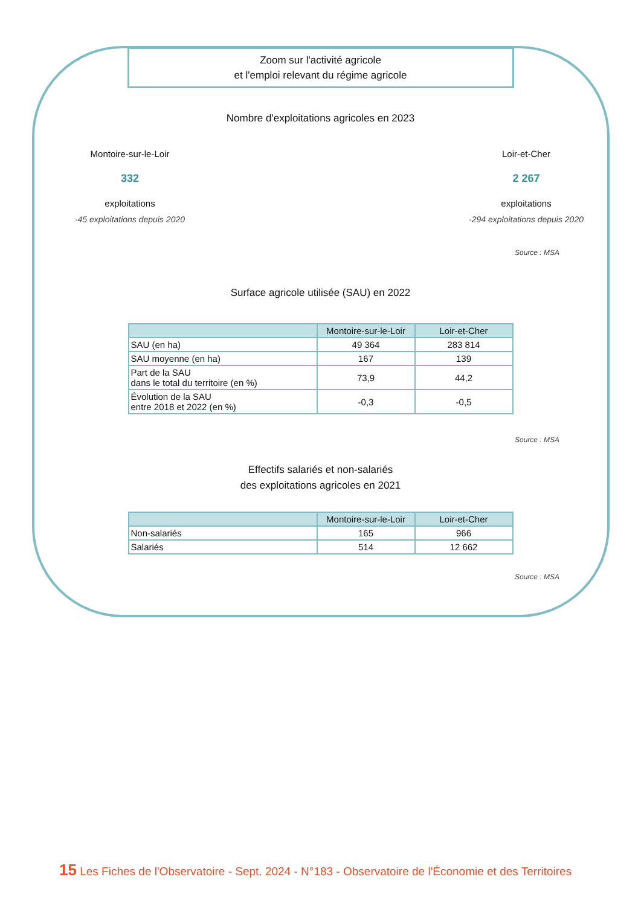Zoom sur l'activité agricole
et l'emploi relevant du régime agricole
Nombre d'exploitations agricoles en 2023
Montoire-sur-le-Loir
332
exploitations
-45 exploitations depuis 2020
Loir-et-Cher
2 267
exploitations
-294 exploitations depuis 2020
Source : MSA
Surface agricole utilisée (SAU) en 2022
| | Montoire-sur-le-Loir | Loir-et-Cher |
| --- | --- | --- |
| SAU (en ha) | 49 364 | 283 814 |
| SAU moyenne (en ha) | 167 | 139 |
| Part de la SAU dans le total du territoire (en %) | 73,9 | 44,2 |
| Évolution de la SAU entre 2018 et 2022 (en %) | -0,3 | -0,5 |
Source : MSA
Effectifs salariés et non-salariés
des exploitations agricoles en 2021
| | Montoire-sur-le-Loir | Loir-et-Cher |
| --- | --- | --- |
| Non-salariés | 165 | 966 |
| Salariés | 514 | 12 662 |
Source : MSA
15 Les Fiches de l'Observatoire - Sept. 2024 - N°183 - Observatoire de l'Économie et des Territoires